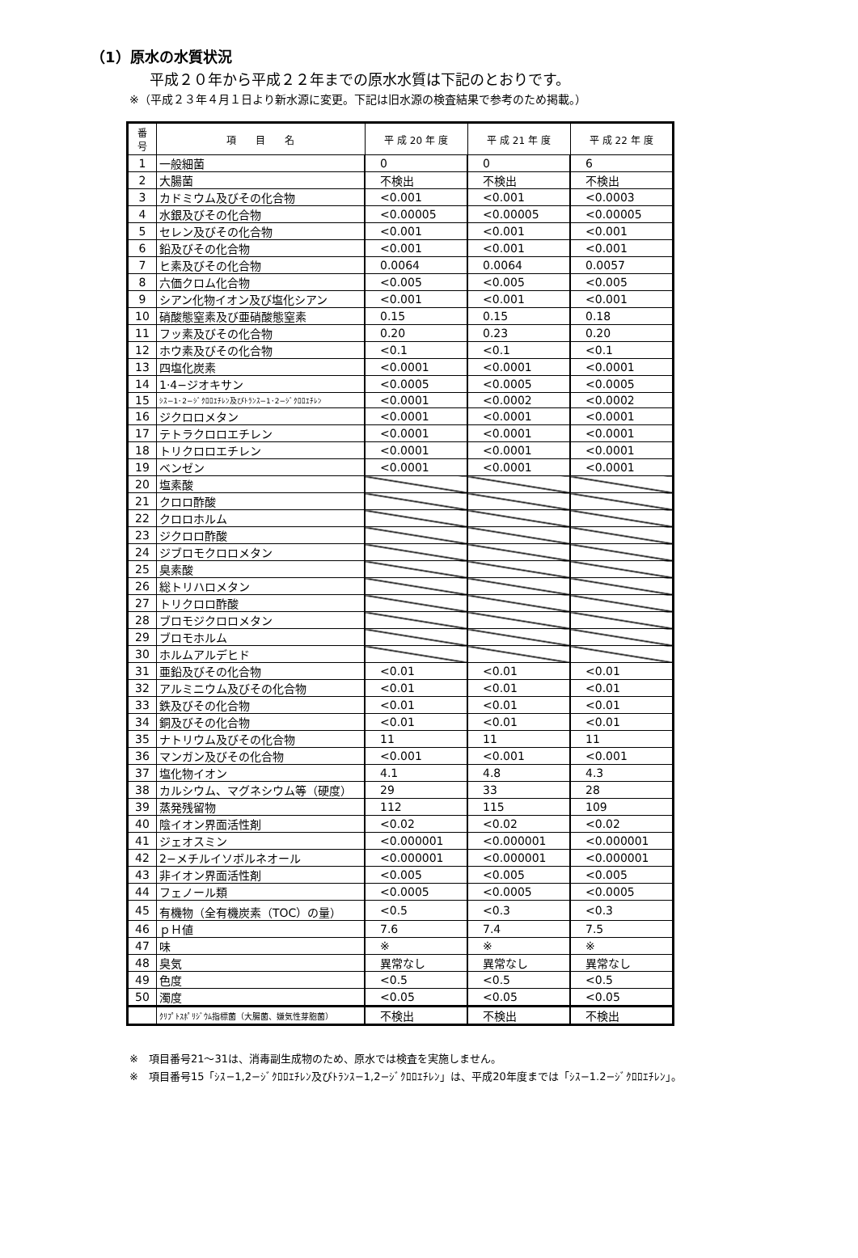（1）原水の水質状況
平成２０年から平成２２年までの原水水質は下記のとおりです。
※（平成２３年４月１日より新水源に変更。下記は旧水源の検査結果で参考のため掲載。）
| 番 号 | 項 目 名 | 平 成 20 年 度 | 平 成 21 年 度 | 平 成 22 年 度 |
| --- | --- | --- | --- | --- |
| 1 | 一般細菌 | 0 | 0 | 6 |
| 2 | 大腸菌 | 不検出 | 不検出 | 不検出 |
| 3 | カドミウム及びその化合物 | <0.001 | <0.001 | <0.0003 |
| 4 | 水銀及びその化合物 | <0.00005 | <0.00005 | <0.00005 |
| 5 | セレン及びその化合物 | <0.001 | <0.001 | <0.001 |
| 6 | 鉛及びその化合物 | <0.001 | <0.001 | <0.001 |
| 7 | ヒ素及びその化合物 | 0.0064 | 0.0064 | 0.0057 |
| 8 | 六価クロム化合物 | <0.005 | <0.005 | <0.005 |
| 9 | シアン化物イオン及び塩化シアン | <0.001 | <0.001 | <0.001 |
| 10 | 硝酸態窒素及び亜硝酸態窒素 | 0.15 | 0.15 | 0.18 |
| 11 | フッ素及びその化合物 | 0.20 | 0.23 | 0.20 |
| 12 | ホウ素及びその化合物 | <0.1 | <0.1 | <0.1 |
| 13 | 四塩化炭素 | <0.0001 | <0.0001 | <0.0001 |
| 14 | 1·4−ジオキサン | <0.0005 | <0.0005 | <0.0005 |
| 15 | ｼｽ−1･2−ｼﾞｸﾛﾛｴﾁﾚﾝ及びﾄﾗﾝｽ−1･2−ｼﾞｸﾛﾛｴﾁﾚﾝ | <0.0001 | <0.0002 | <0.0002 |
| 16 | ジクロロメタン | <0.0001 | <0.0001 | <0.0001 |
| 17 | テトラクロロエチレン | <0.0001 | <0.0001 | <0.0001 |
| 18 | トリクロロエチレン | <0.0001 | <0.0001 | <0.0001 |
| 19 | ベンゼン | <0.0001 | <0.0001 | <0.0001 |
| 20 | 塩素酸 | | | |
| 21 | クロロ酢酸 | | | |
| 22 | クロロホルム | | | |
| 23 | ジクロロ酢酸 | | | |
| 24 | ジブロモクロロメタン | | | |
| 25 | 臭素酸 | | | |
| 26 | 総トリハロメタン | | | |
| 27 | トリクロロ酢酸 | | | |
| 28 | ブロモジクロロメタン | | | |
| 29 | ブロモホルム | | | |
| 30 | ホルムアルデヒド | | | |
| 31 | 亜鉛及びその化合物 | <0.01 | <0.01 | <0.01 |
| 32 | アルミニウム及びその化合物 | <0.01 | <0.01 | <0.01 |
| 33 | 鉄及びその化合物 | <0.01 | <0.01 | <0.01 |
| 34 | 銅及びその化合物 | <0.01 | <0.01 | <0.01 |
| 35 | ナトリウム及びその化合物 | 11 | 11 | 11 |
| 36 | マンガン及びその化合物 | <0.001 | <0.001 | <0.001 |
| 37 | 塩化物イオン | 4.1 | 4.8 | 4.3 |
| 38 | カルシウム、マグネシウム等（硬度） | 29 | 33 | 28 |
| 39 | 蒸発残留物 | 112 | 115 | 109 |
| 40 | 陰イオン界面活性剤 | <0.02 | <0.02 | <0.02 |
| 41 | ジェオスミン | <0.000001 | <0.000001 | <0.000001 |
| 42 | 2−メチルイソボルネオール | <0.000001 | <0.000001 | <0.000001 |
| 43 | 非イオン界面活性剤 | <0.005 | <0.005 | <0.005 |
| 44 | フェノール類 | <0.0005 | <0.0005 | <0.0005 |
| 45 | 有機物（全有機炭素（TOC）の量） | <0.5 | <0.3 | <0.3 |
| 46 | ｐＨ値 | 7.6 | 7.4 | 7.5 |
| 47 | 味 | ※ | ※ | ※ |
| 48 | 臭気 | 異常なし | 異常なし | 異常なし |
| 49 | 色度 | <0.5 | <0.5 | <0.5 |
| 50 | 濁度 | <0.05 | <0.05 | <0.05 |
| | ｸﾘﾌﾟﾄｽﾎﾟﾘｼﾞｳﾑ指標菌（大腸菌、嫌気性芽胞菌） | 不検出 | 不検出 | 不検出 |
※　項目番号21～31は、消毒副生成物のため、原水では検査を実施しません。
※　項目番号15「ｼｽ−1,2−ｼﾞｸﾛﾛｴﾁﾚﾝ及びﾄﾗﾝｽ−1,2−ｼﾞｸﾛﾛｴﾁﾚﾝ」は、平成20年度までは「ｼｽ−1.2−ｼﾞｸﾛﾛｴﾁﾚﾝ」。